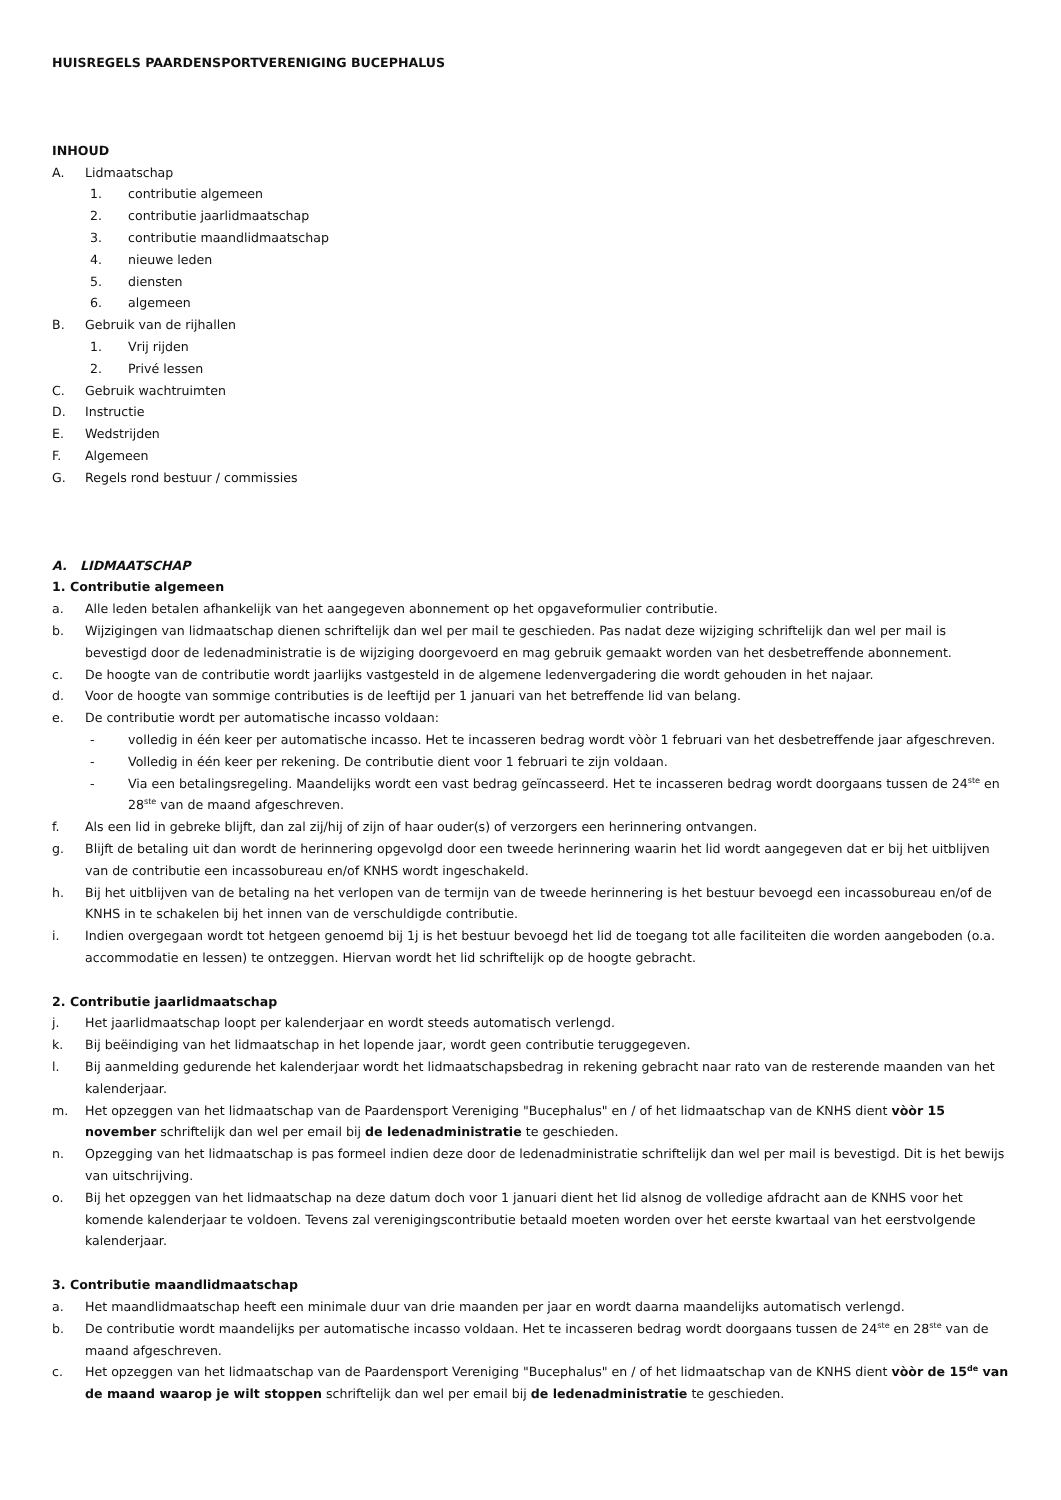HUISREGELS PAARDENSPORTVERENIGING BUCEPHALUS
INHOUD
A. Lidmaatschap
1. contributie algemeen
2. contributie jaarlidmaatschap
3. contributie maandlidmaatschap
4. nieuwe leden
5. diensten
6. algemeen
B. Gebruik van de rijhallen
1. Vrij rijden
2. Privé lessen
C. Gebruik wachtruimten
D. Instructie
E. Wedstrijden
F. Algemeen
G. Regels rond bestuur / commissies
A. LIDMAATSCHAP
1. Contributie algemeen
a. Alle leden betalen afhankelijk van het aangegeven abonnement op het opgaveformulier contributie.
b. Wijzigingen van lidmaatschap dienen schriftelijk dan wel per mail te geschieden. Pas nadat deze wijziging schriftelijk dan wel per mail is bevestigd door de ledenadministratie is de wijziging doorgevoerd en mag gebruik gemaakt worden van het desbetreffende abonnement.
c. De hoogte van de contributie wordt jaarlijks vastgesteld in de algemene ledenvergadering die wordt gehouden in het najaar.
d. Voor de hoogte van sommige contributies is de leeftijd per 1 januari van het betreffende lid van belang.
e. De contributie wordt per automatische incasso voldaan:
- volledig in één keer per automatische incasso. Het te incasseren bedrag wordt vòòr 1 februari van het desbetreffende jaar afgeschreven.
- Volledig in één keer per rekening. De contributie dient voor 1 februari te zijn voldaan.
- Via een betalingsregeling. Maandelijks wordt een vast bedrag geïncasseerd. Het te incasseren bedrag wordt doorgaans tussen de 24<sup>ste</sup> en 28<sup>ste</sup> van de maand afgeschreven.
f. Als een lid in gebreke blijft, dan zal zij/hij of zijn of haar ouder(s) of verzorgers een herinnering ontvangen.
g. Blijft de betaling uit dan wordt de herinnering opgevolgd door een tweede herinnering waarin het lid wordt aangegeven dat er bij het uitblijven van de contributie een incassobureau en/of KNHS wordt ingeschakeld.
h. Bij het uitblijven van de betaling na het verlopen van de termijn van de tweede herinnering is het bestuur bevoegd een incassobureau en/of de KNHS in te schakelen bij het innen van de verschuldigde contributie.
i. Indien overgegaan wordt tot hetgeen genoemd bij 1j is het bestuur bevoegd het lid de toegang tot alle faciliteiten die worden aangeboden (o.a. accommodatie en lessen) te ontzeggen. Hiervan wordt het lid schriftelijk op de hoogte gebracht.
2. Contributie jaarlidmaatschap
j. Het jaarlidmaatschap loopt per kalenderjaar en wordt steeds automatisch verlengd.
k. Bij beëindiging van het lidmaatschap in het lopende jaar, wordt geen contributie teruggegeven.
l. Bij aanmelding gedurende het kalenderjaar wordt het lidmaatschapsbedrag in rekening gebracht naar rato van de resterende maanden van het kalenderjaar.
m. Het opzeggen van het lidmaatschap van de Paardensport Vereniging "Bucephalus" en / of het lidmaatschap van de KNHS dient vòòr 15 november schriftelijk dan wel per email bij de ledenadministratie te geschieden.
n. Opzegging van het lidmaatschap is pas formeel indien deze door de ledenadministratie schriftelijk dan wel per mail is bevestigd. Dit is het bewijs van uitschrijving.
o. Bij het opzeggen van het lidmaatschap na deze datum doch voor 1 januari dient het lid alsnog de volledige afdracht aan de KNHS voor het komende kalenderjaar te voldoen. Tevens zal verenigingscontributie betaald moeten worden over het eerste kwartaal van het eerstvolgende kalenderjaar.
3. Contributie maandlidmaatschap
a. Het maandlidmaatschap heeft een minimale duur van drie maanden per jaar en wordt daarna maandelijks automatisch verlengd.
b. De contributie wordt maandelijks per automatische incasso voldaan. Het te incasseren bedrag wordt doorgaans tussen de 24<sup>ste</sup> en 28<sup>ste</sup> van de maand afgeschreven.
c. Het opzeggen van het lidmaatschap van de Paardensport Vereniging "Bucephalus" en / of het lidmaatschap van de KNHS dient vòòr de 15<sup>de</sup> van de maand waarop je wilt stoppen schriftelijk dan wel per email bij de ledenadministratie te geschieden.